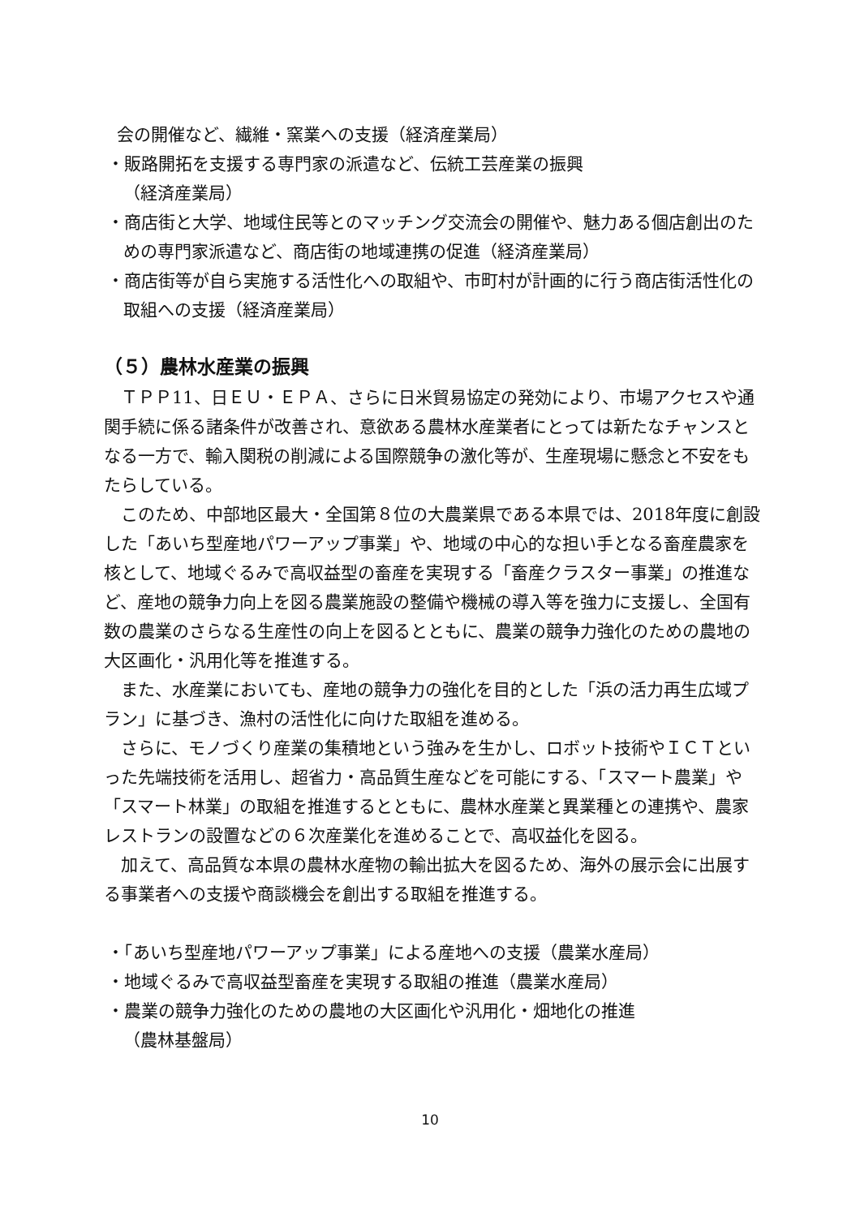会の開催など、繊維・窯業への支援（経済産業局）
・販路開拓を支援する専門家の派遣など、伝統工芸産業の振興
（経済産業局）
・商店街と大学、地域住民等とのマッチング交流会の開催や、魅力ある個店創出のための専門家派遣など、商店街の地域連携の促進（経済産業局）
・商店街等が自ら実施する活性化への取組や、市町村が計画的に行う商店街活性化の取組への支援（経済産業局）
（５）農林水産業の振興
ＴＰＰ11、日ＥＵ・ＥＰＡ、さらに日米貿易協定の発効により、市場アクセスや通関手続に係る諸条件が改善され、意欲ある農林水産業者にとっては新たなチャンスとなる一方で、輸入関税の削減による国際競争の激化等が、生産現場に懸念と不安をもたらしている。
このため、中部地区最大・全国第８位の大農業県である本県では、2018年度に創設した「あいち型産地パワーアップ事業」や、地域の中心的な担い手となる畜産農家を核として、地域ぐるみで高収益型の畜産を実現する「畜産クラスター事業」の推進など、産地の競争力向上を図る農業施設の整備や機械の導入等を強力に支援し、全国有数の農業のさらなる生産性の向上を図るとともに、農業の競争力強化のための農地の大区画化・汎用化等を推進する。
また、水産業においても、産地の競争力の強化を目的とした「浜の活力再生広域プラン」に基づき、漁村の活性化に向けた取組を進める。
さらに、モノづくり産業の集積地という強みを生かし、ロボット技術やＩＣＴといった先端技術を活用し、超省力・高品質生産などを可能にする、「スマート農業」や「スマート林業」の取組を推進するとともに、農林水産業と異業種との連携や、農家レストランの設置などの６次産業化を進めることで、高収益化を図る。
加えて、高品質な本県の農林水産物の輸出拡大を図るため、海外の展示会に出展する事業者への支援や商談機会を創出する取組を推進する。
・「あいち型産地パワーアップ事業」による産地への支援（農業水産局）
・地域ぐるみで高収益型畜産を実現する取組の推進（農業水産局）
・農業の競争力強化のための農地の大区画化や汎用化・畑地化の推進
（農林基盤局）
10